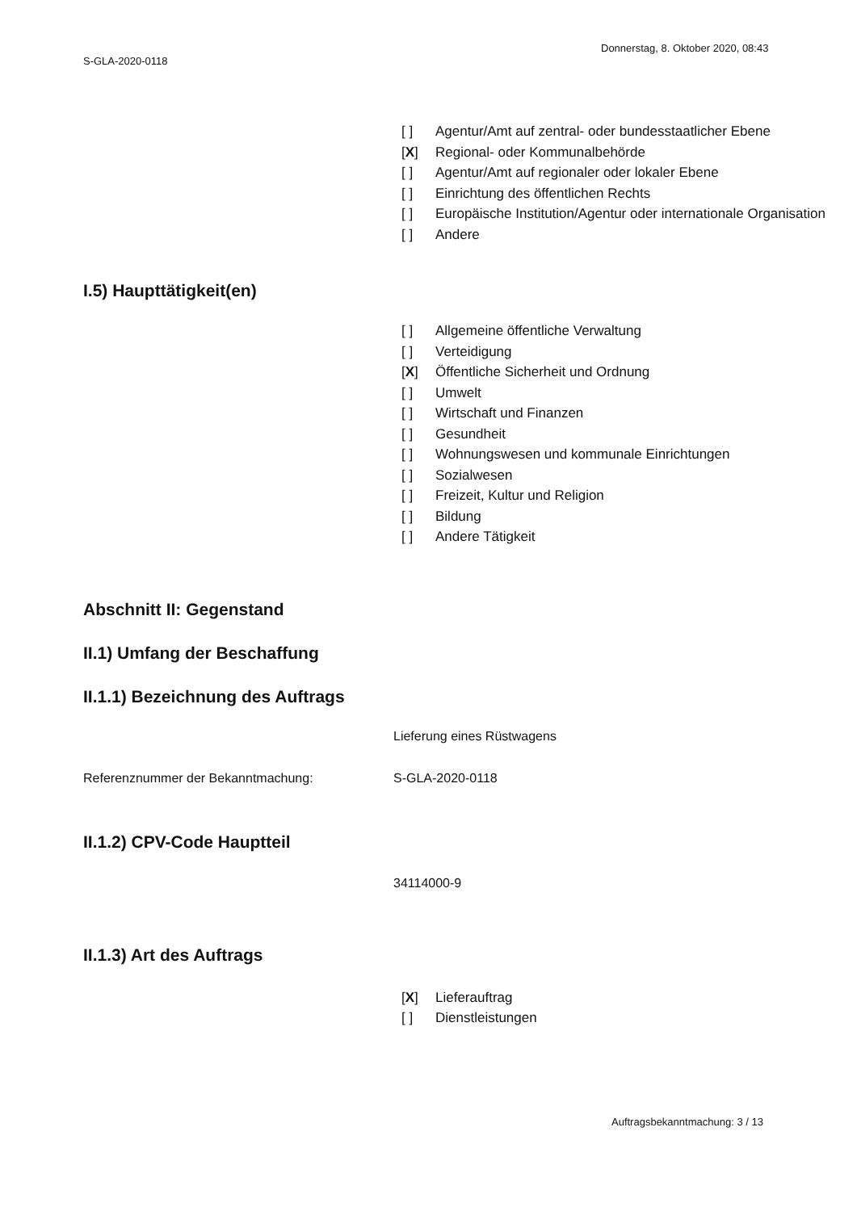Donnerstag, 8. Oktober 2020, 08:43
S-GLA-2020-0118
[ ] Agentur/Amt auf zentral- oder bundesstaatlicher Ebene
[X] Regional- oder Kommunalbehörde
[ ] Agentur/Amt auf regionaler oder lokaler Ebene
[ ] Einrichtung des öffentlichen Rechts
[ ] Europäische Institution/Agentur oder internationale Organisation
[ ] Andere
I.5) Haupttätigkeit(en)
[ ] Allgemeine öffentliche Verwaltung
[ ] Verteidigung
[X] Öffentliche Sicherheit und Ordnung
[ ] Umwelt
[ ] Wirtschaft und Finanzen
[ ] Gesundheit
[ ] Wohnungswesen und kommunale Einrichtungen
[ ] Sozialwesen
[ ] Freizeit, Kultur und Religion
[ ] Bildung
[ ] Andere Tätigkeit
Abschnitt II: Gegenstand
II.1) Umfang der Beschaffung
II.1.1) Bezeichnung des Auftrags
Lieferung eines Rüstwagens
Referenznummer der Bekanntmachung: S-GLA-2020-0118
II.1.2) CPV-Code Hauptteil
34114000-9
II.1.3) Art des Auftrags
[X] Lieferauftrag
[ ] Dienstleistungen
Auftragsbekanntmachung: 3 / 13